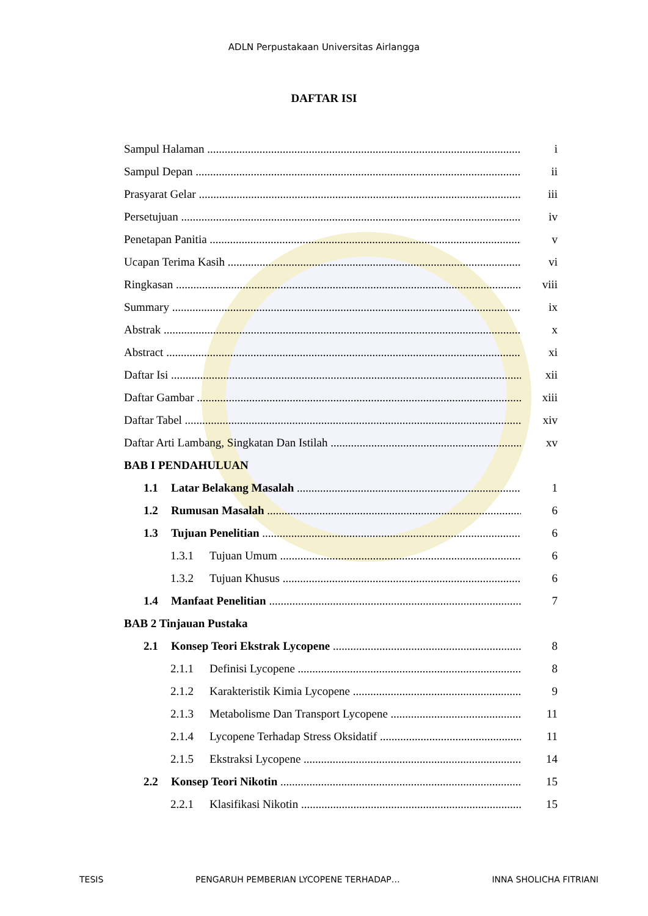ADLN Perpustakaan Universitas Airlangga
DAFTAR ISI
Sampul Halaman i
Sampul Depan ii
Prasyarat Gelar iii
Persetujuan iv
Penetapan Panitia v
Ucapan Terima Kasih vi
Ringkasan viii
Summary ix
Abstrak x
Abstract xi
Daftar Isi xii
Daftar Gambar xiii
Daftar Tabel xiv
Daftar Arti Lambang, Singkatan Dan Istilah xv
BAB I PENDAHULUAN
1.1 Latar Belakang Masalah 1
1.2 Rumusan Masalah 6
1.3 Tujuan Penelitian 6
1.3.1 Tujuan Umum 6
1.3.2 Tujuan Khusus 6
1.4 Manfaat Penelitian 7
BAB 2 Tinjauan Pustaka
2.1 Konsep Teori Ekstrak Lycopene 8
2.1.1 Definisi Lycopene 8
2.1.2 Karakteristik Kimia Lycopene 9
2.1.3 Metabolisme Dan Transport Lycopene 11
2.1.4 Lycopene Terhadap Stress Oksidatif 11
2.1.5 Ekstraksi Lycopene 14
2.2 Konsep Teori Nikotin 15
2.2.1 Klasifikasi Nikotin 15
TESIS PENGARUH PEMBERIAN LYCOPENE TERHADAP… INNA SHOLICHA FITRIANI